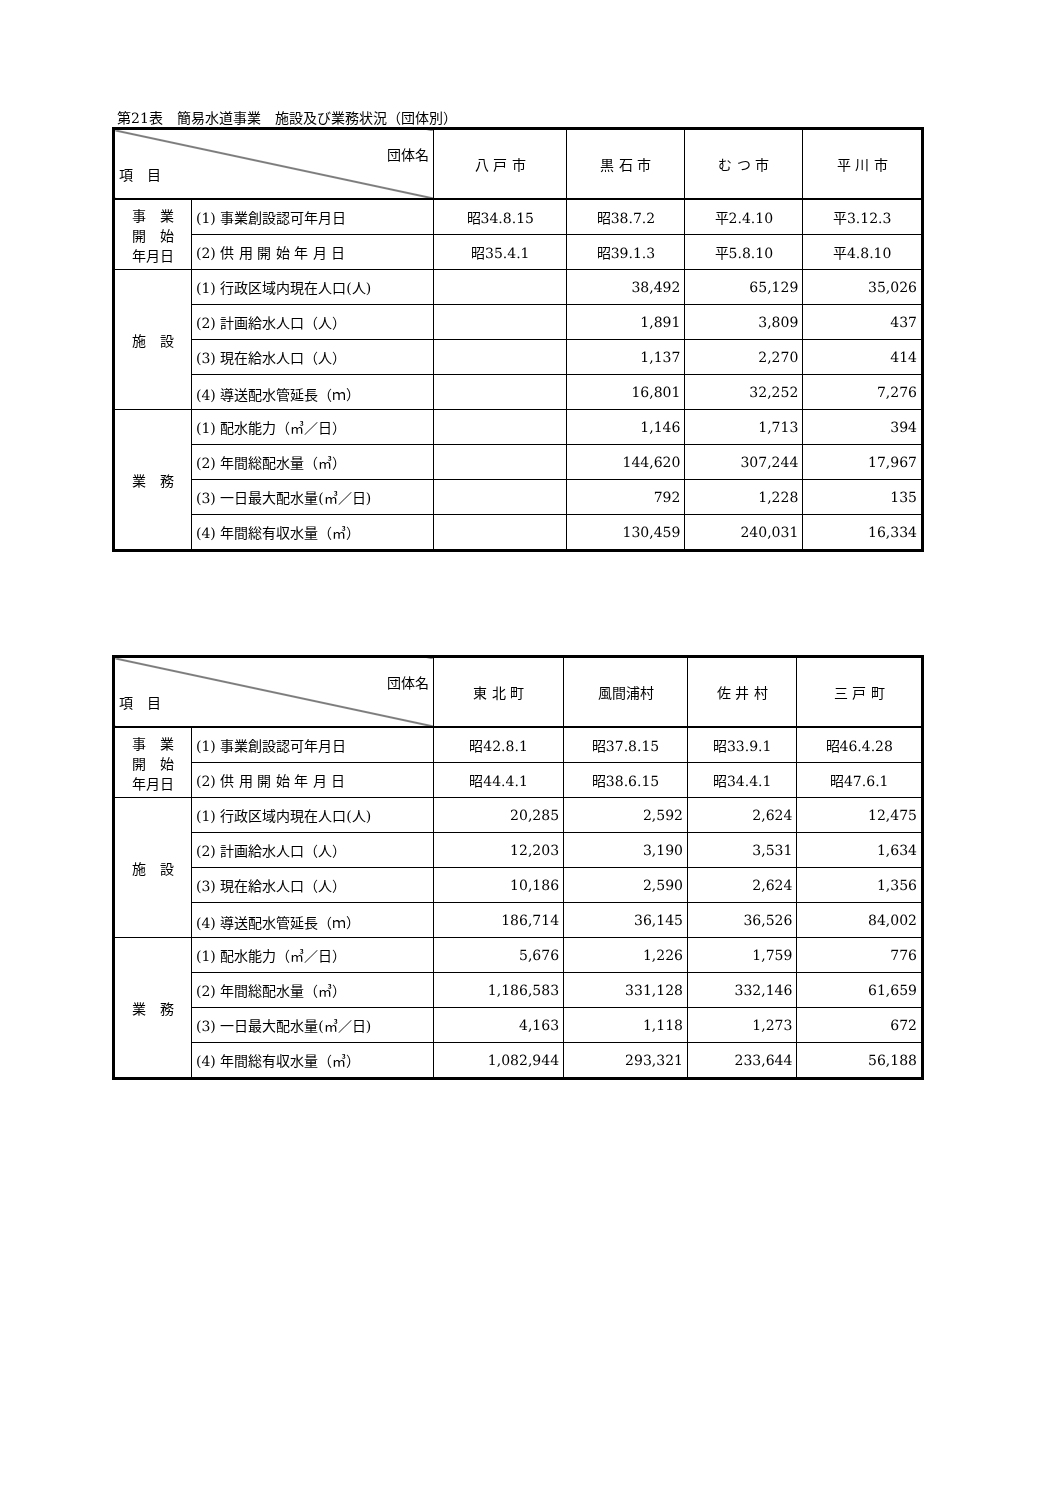第21表　簡易水道事業　施設及び業務状況（団体別）
| 団体名 項 目 | | 八 戸 市 | 黒 石 市 | む つ 市 | 平 川 市 |
| --- | --- | --- | --- | --- | --- |
| 事 業 開 始 年月日 | (1) 事業創設認可年月日 | 昭34.8.15 | 昭38.7.2 | 平2.4.10 | 平3.12.3 |
| | (2) 供 用 開 始 年 月 日 | 昭35.4.1 | 昭39.1.3 | 平5.8.10 | 平4.8.10 |
| 施 設 | (1) 行政区域内現在人口(人) | | 38,492 | 65,129 | 35,026 |
| | (2) 計画給水人口（人） | | 1,891 | 3,809 | 437 |
| | (3) 現在給水人口（人） | | 1,137 | 2,270 | 414 |
| | (4) 導送配水管延長（ｍ） | | 16,801 | 32,252 | 7,276 |
| 業 務 | (1) 配水能力（㎥／日） | | 1,146 | 1,713 | 394 |
| | (2) 年間総配水量（㎥） | | 144,620 | 307,244 | 17,967 |
| | (3) 一日最大配水量(㎥／日) | | 792 | 1,228 | 135 |
| | (4) 年間総有収水量（㎥） | | 130,459 | 240,031 | 16,334 |
| 団体名 項 目 | | 東 北 町 | 風間浦村 | 佐 井 村 | 三 戸 町 |
| --- | --- | --- | --- | --- | --- |
| 事 業 開 始 年月日 | (1) 事業創設認可年月日 | 昭42.8.1 | 昭37.8.15 | 昭33.9.1 | 昭46.4.28 |
| | (2) 供 用 開 始 年 月 日 | 昭44.4.1 | 昭38.6.15 | 昭34.4.1 | 昭47.6.1 |
| 施 設 | (1) 行政区域内現在人口(人) | 20,285 | 2,592 | 2,624 | 12,475 |
| | (2) 計画給水人口（人） | 12,203 | 3,190 | 3,531 | 1,634 |
| | (3) 現在給水人口（人） | 10,186 | 2,590 | 2,624 | 1,356 |
| | (4) 導送配水管延長（ｍ） | 186,714 | 36,145 | 36,526 | 84,002 |
| 業 務 | (1) 配水能力（㎥／日） | 5,676 | 1,226 | 1,759 | 776 |
| | (2) 年間総配水量（㎥） | 1,186,583 | 331,128 | 332,146 | 61,659 |
| | (3) 一日最大配水量(㎥／日) | 4,163 | 1,118 | 1,273 | 672 |
| | (4) 年間総有収水量（㎥） | 1,082,944 | 293,321 | 233,644 | 56,188 |